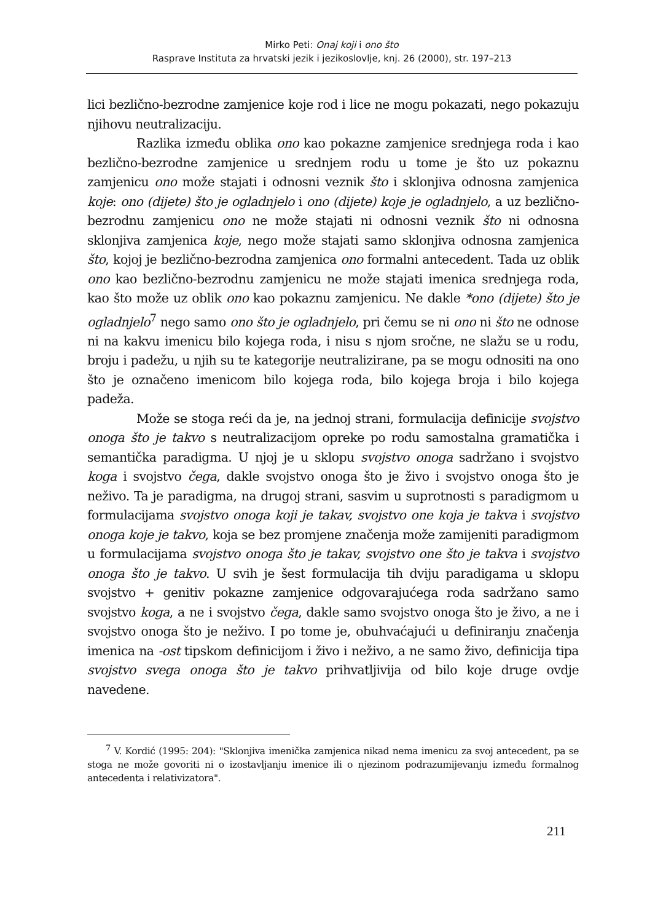Mirko Peti: Onaj koji i ono što
Rasprave Instituta za hrvatski jezik i jezikoslovlje, knj. 26 (2000), str. 197–213
lici bezlično-bezrodne zamjenice koje rod i lice ne mogu pokazati, nego pokazuju njihovu neutralizaciju.
Razlika između oblika ono kao pokazne zamjenice srednjega roda i kao bezlično-bezrodne zamjenice u srednjem rodu u tome je što uz pokaznu zamjenicu ono može stajati i odnosni veznik što i sklonjiva odnosna zamjenica koje: ono (dijete) što je ogladnjelo i ono (dijete) koje je ogladnjelo, a uz bezlično-bezrodnu zamjenicu ono ne može stajati ni odnosni veznik što ni odnosna sklonjiva zamjenica koje, nego može stajati samo sklonjiva odnosna zamjenica što, kojoj je bezlično-bezrodna zamjenica ono formalni antecedent. Tada uz oblik ono kao bezlično-bezrodnu zamjenicu ne može stajati imenica srednjega roda, kao što može uz oblik ono kao pokaznu zamjenicu. Ne dakle *ono (dijete) što je ogladnjelo<sup>7</sup> nego samo ono što je ogladnjelo, pri čemu se ni ono ni što ne odnose ni na kakvu imenicu bilo kojega roda, i nisu s njom sročne, ne slažu se u rodu, broju i padežu, u njih su te kategorije neutralizirane, pa se mogu odnositi na ono što je označeno imenicom bilo kojega roda, bilo kojega broja i bilo kojega padeža.
Može se stoga reći da je, na jednoj strani, formulacija definicije svojstvo onoga što je takvo s neutralizacijom opreke po rodu samostalna gramatička i semantička paradigma. U njoj je u sklopu svojstvo onoga sadržano i svojstvo koga i svojstvo čega, dakle svojstvo onoga što je živo i svojstvo onoga što je neživo. Ta je paradigma, na drugoj strani, sasvim u suprotnosti s paradigmom u formulacijama svojstvo onoga koji je takav, svojstvo one koja je takva i svojstvo onoga koje je takvo, koja se bez promjene značenja može zamijeniti paradigmom u formulacijama svojstvo onoga što je takav, svojstvo one što je takva i svojstvo onoga što je takvo. U svih je šest formulacija tih dviju paradigama u sklopu svojstvo + genitiv pokazne zamjenice odgovarajućega roda sadržano samo svojstvo koga, a ne i svojstvo čega, dakle samo svojstvo onoga što je živo, a ne i svojstvo onoga što je neživo. I po tome je, obuhvaćajući u definiranju značenja imenica na -ost tipskom definicijom i živo i neživo, a ne samo živo, definicija tipa svojstvo svega onoga što je takvo prihvatljivija od bilo koje druge ovdje navedene.
<sup>7</sup> V. Kordić (1995: 204): "Sklonjiva imenička zamjenica nikad nema imenicu za svoj antecedent, pa se stoga ne može govoriti ni o izostavljanju imenice ili o njezinom podrazumijevanju između formalnog antecedenta i relativizatora".
211